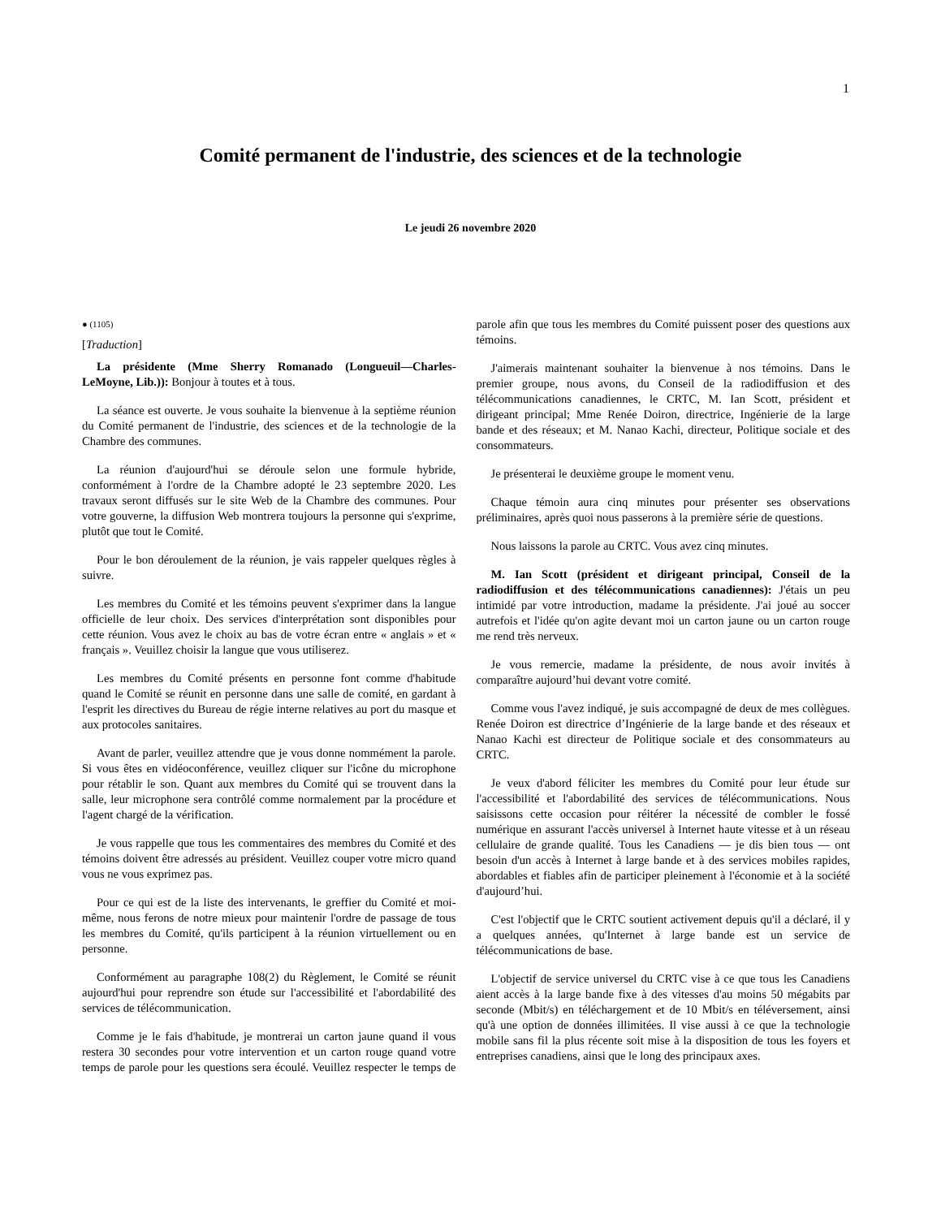1
Comité permanent de l'industrie, des sciences et de la technologie
Le jeudi 26 novembre 2020
● (1105)
[Traduction]
La présidente (Mme Sherry Romanado (Longueuil—Charles-LeMoyne, Lib.)): Bonjour à toutes et à tous.
La séance est ouverte. Je vous souhaite la bienvenue à la septième réunion du Comité permanent de l'industrie, des sciences et de la technologie de la Chambre des communes.
La réunion d'aujourd'hui se déroule selon une formule hybride, conformément à l'ordre de la Chambre adopté le 23 septembre 2020. Les travaux seront diffusés sur le site Web de la Chambre des communes. Pour votre gouverne, la diffusion Web montrera toujours la personne qui s'exprime, plutôt que tout le Comité.
Pour le bon déroulement de la réunion, je vais rappeler quelques règles à suivre.
Les membres du Comité et les témoins peuvent s'exprimer dans la langue officielle de leur choix. Des services d'interprétation sont disponibles pour cette réunion. Vous avez le choix au bas de votre écran entre « anglais » et « français ». Veuillez choisir la langue que vous utiliserez.
Les membres du Comité présents en personne font comme d'habitude quand le Comité se réunit en personne dans une salle de comité, en gardant à l'esprit les directives du Bureau de régie interne relatives au port du masque et aux protocoles sanitaires.
Avant de parler, veuillez attendre que je vous donne nommément la parole. Si vous êtes en vidéoconférence, veuillez cliquer sur l'icône du microphone pour rétablir le son. Quant aux membres du Comité qui se trouvent dans la salle, leur microphone sera contrôlé comme normalement par la procédure et l'agent chargé de la vérification.
Je vous rappelle que tous les commentaires des membres du Comité et des témoins doivent être adressés au président. Veuillez couper votre micro quand vous ne vous exprimez pas.
Pour ce qui est de la liste des intervenants, le greffier du Comité et moi-même, nous ferons de notre mieux pour maintenir l'ordre de passage de tous les membres du Comité, qu'ils participent à la réunion virtuellement ou en personne.
Conformément au paragraphe 108(2) du Règlement, le Comité se réunit aujourd'hui pour reprendre son étude sur l'accessibilité et l'abordabilité des services de télécommunication.
Comme je le fais d'habitude, je montrerai un carton jaune quand il vous restera 30 secondes pour votre intervention et un carton rouge quand votre temps de parole pour les questions sera écoulé. Veuillez respecter le temps de parole afin que tous les membres du Comité puissent poser des questions aux témoins.
J'aimerais maintenant souhaiter la bienvenue à nos témoins. Dans le premier groupe, nous avons, du Conseil de la radiodiffusion et des télécommunications canadiennes, le CRTC, M. Ian Scott, président et dirigeant principal; Mme Renée Doiron, directrice, Ingénierie de la large bande et des réseaux; et M. Nanao Kachi, directeur, Politique sociale et des consommateurs.
Je présenterai le deuxième groupe le moment venu.
Chaque témoin aura cinq minutes pour présenter ses observations préliminaires, après quoi nous passerons à la première série de questions.
Nous laissons la parole au CRTC. Vous avez cinq minutes.
M. Ian Scott (président et dirigeant principal, Conseil de la radiodiffusion et des télécommunications canadiennes): J'étais un peu intimidé par votre introduction, madame la présidente. J'ai joué au soccer autrefois et l'idée qu'on agite devant moi un carton jaune ou un carton rouge me rend très nerveux.
Je vous remercie, madame la présidente, de nous avoir invités à comparaître aujourd’hui devant votre comité.
Comme vous l'avez indiqué, je suis accompagné de deux de mes collègues. Renée Doiron est directrice d’Ingénierie de la large bande et des réseaux et Nanao Kachi est directeur de Politique sociale et des consommateurs au CRTC.
Je veux d'abord féliciter les membres du Comité pour leur étude sur l'accessibilité et l'abordabilité des services de télécommunications. Nous saisissons cette occasion pour réitérer la nécessité de combler le fossé numérique en assurant l'accès universel à Internet haute vitesse et à un réseau cellulaire de grande qualité. Tous les Canadiens — je dis bien tous — ont besoin d'un accès à Internet à large bande et à des services mobiles rapides, abordables et fiables afin de participer pleinement à l'économie et à la société d'aujourd’hui.
C'est l'objectif que le CRTC soutient activement depuis qu'il a déclaré, il y a quelques années, qu'Internet à large bande est un service de télécommunications de base.
L'objectif de service universel du CRTC vise à ce que tous les Canadiens aient accès à la large bande fixe à des vitesses d'au moins 50 mégabits par seconde (Mbit/s) en téléchargement et de 10 Mbit/s en téléversement, ainsi qu'à une option de données illimitées. Il vise aussi à ce que la technologie mobile sans fil la plus récente soit mise à la disposition de tous les foyers et entreprises canadiens, ainsi que le long des principaux axes.